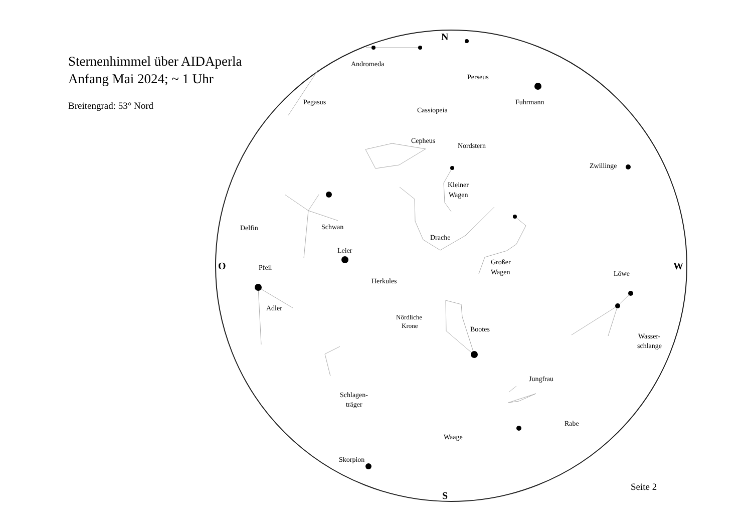Sternenhimmel über AIDAperla
Anfang Mai 2024; ~ 1 Uhr
Breitengrad: 53° Nord
N
S
O
W
Andromeda
Perseus
Fuhrmann
Pegasus
Cassiopeia
Cepheus
Nordstern
Zwillinge
Kleiner
Wagen
Delfin
Schwan
Drache
Leier
Pfeil
Großer
Wagen
Löwe
Herkules
Adler
Nördliche
Krone
Bootes
Wasser-
schlange
Jungfrau
Schlagen-
träger
Rabe
Waage
Skorpion
Seite 2